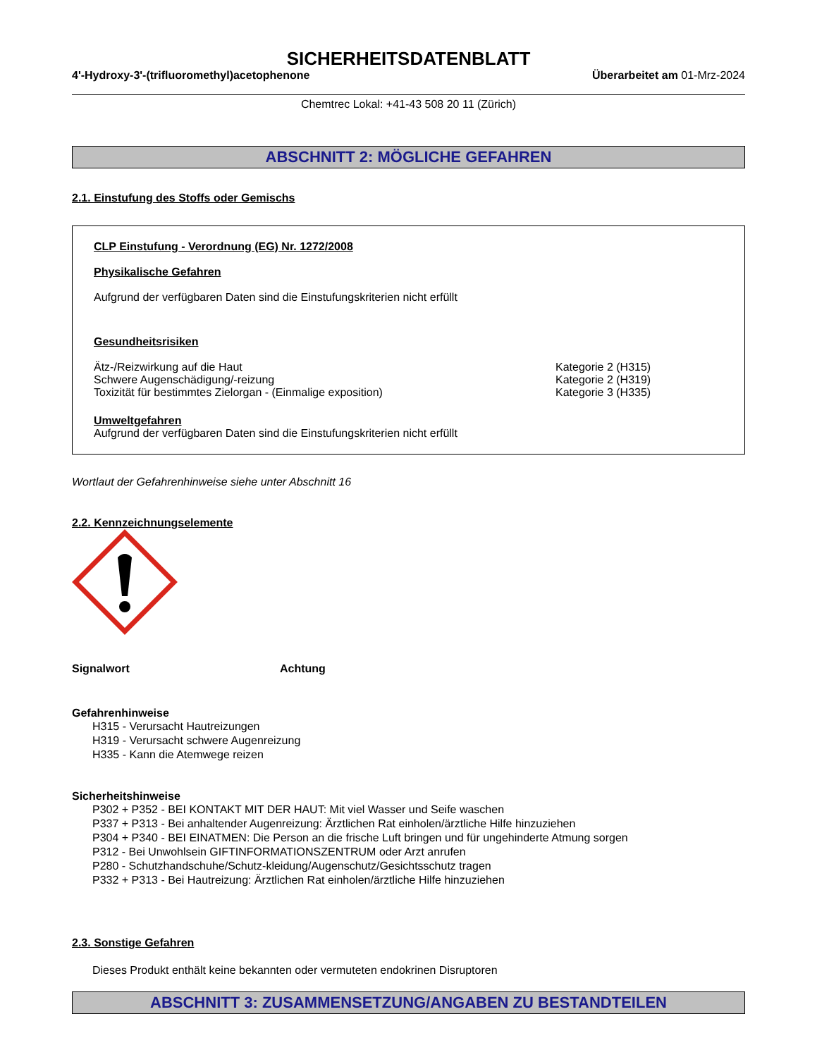SICHERHEITSDATENBLATT
4'-Hydroxy-3'-(trifluoromethyl)acetophenone Überarbeitet am 01-Mrz-2024
Chemtrec Lokal: +41-43 508 20 11 (Zürich)
ABSCHNITT 2: MÖGLICHE GEFAHREN
2.1. Einstufung des Stoffs oder Gemischs
CLP Einstufung - Verordnung (EG) Nr. 1272/2008
Physikalische Gefahren
Aufgrund der verfügbaren Daten sind die Einstufungskriterien nicht erfüllt
Gesundheitsrisiken
Ätz-/Reizwirkung auf die Haut Kategorie 2 (H315)
Schwere Augenschädigung/-reizung Kategorie 2 (H319)
Toxizität für bestimmtes Zielorgan - (Einmalige exposition) Kategorie 3 (H335)
Umweltgefahren
Aufgrund der verfügbaren Daten sind die Einstufungskriterien nicht erfüllt
Wortlaut der Gefahrenhinweise siehe unter Abschnitt 16
2.2. Kennzeichnungselemente
Signalwort Achtung
Gefahrenhinweise
H315 - Verursacht Hautreizungen
H319 - Verursacht schwere Augenreizung
H335 - Kann die Atemwege reizen
Sicherheitshinweise
P302 + P352 - BEI KONTAKT MIT DER HAUT: Mit viel Wasser und Seife waschen
P337 + P313 - Bei anhaltender Augenreizung: Ärztlichen Rat einholen/ärztliche Hilfe hinzuziehen
P304 + P340 - BEI EINATMEN: Die Person an die frische Luft bringen und für ungehinderte Atmung sorgen
P312 - Bei Unwohlsein GIFTINFORMATIONSZENTRUM oder Arzt anrufen
P280 - Schutzhandschuhe/Schutz-kleidung/Augenschutz/Gesichtsschutz tragen
P332 + P313 - Bei Hautreizung: Ärztlichen Rat einholen/ärztliche Hilfe hinzuziehen
2.3. Sonstige Gefahren
Dieses Produkt enthält keine bekannten oder vermuteten endokrinen Disruptoren
ABSCHNITT 3: ZUSAMMENSETZUNG/ANGABEN ZU BESTANDTEILEN